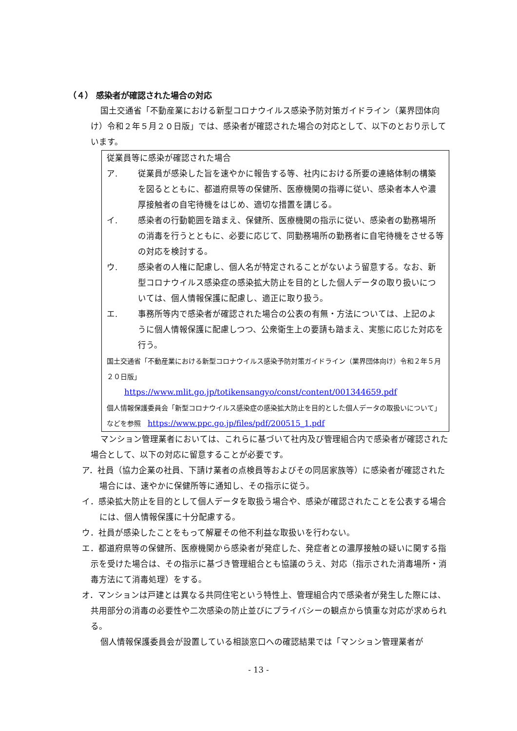（４） 感染者が確認された場合の対応
国土交通省「不動産業における新型コロナウイルス感染予防対策ガイドライン（業界団体向け）令和２年５月２０日版」では、感染者が確認された場合の対応として、以下のとおり示しています。
従業員等に感染が確認された場合
ア. 従業員が感染した旨を速やかに報告する等、社内における所要の連絡体制の構築を図るとともに、都道府県等の保健所、医療機関の指導に従い、感染者本人や濃厚接触者の自宅待機をはじめ、適切な措置を講じる。
イ. 感染者の行動範囲を踏まえ、保健所、医療機関の指示に従い、感染者の勤務場所の消毒を行うとともに、必要に応じて、同勤務場所の勤務者に自宅待機をさせる等の対応を検討する。
ウ. 感染者の人権に配慮し、個人名が特定されることがないよう留意する。なお、新型コロナウイルス感染症の感染拡大防止を目的とした個人データの取り扱いについては、個人情報保護に配慮し、適正に取り扱う。
エ. 事務所等内で感染者が確認された場合の公表の有無・方法については、上記のように個人情報保護に配慮しつつ、公衆衛生上の要請も踏まえ、実態に応じた対応を行う。
国土交通省「不動産業における新型コロナウイルス感染予防対策ガイドライン（業界団体向け）令和２年５月２０日版」
https://www.mlit.go.jp/totikensangyo/const/content/001344659.pdf
個人情報保護委員会「新型コロナウイルス感染症の感染拡大防止を目的とした個人データの取扱いについて」などを参照　https://www.ppc.go.jp/files/pdf/200515_1.pdf
マンション管理業者においては、これらに基づいて社内及び管理組合内で感染者が確認された場合として、以下の対応に留意することが必要です。
ア．社員（協力企業の社員、下請け業者の点検員等およびその同居家族等）に感染者が確認された場合には、速やかに保健所等に通知し、その指示に従う。
イ．感染拡大防止を目的として個人データを取扱う場合や、感染が確認されたことを公表する場合には、個人情報保護に十分配慮する。
ウ．社員が感染したことをもって解雇その他不利益な取扱いを行わない。
エ．都道府県等の保健所、医療機関から感染者が発症した、発症者との濃厚接触の疑いに関する指示を受けた場合は、その指示に基づき管理組合とも協議のうえ、対応（指示された消毒場所・消毒方法にて消毒処理）をする。
オ．マンションは戸建とは異なる共同住宅という特性上、管理組合内で感染者が発生した際には、共用部分の消毒の必要性や二次感染の防止並びにプライバシーの観点から慎重な対応が求められる。
個人情報保護委員会が設置している相談窓口への確認結果では「マンション管理業者が
- 13 -